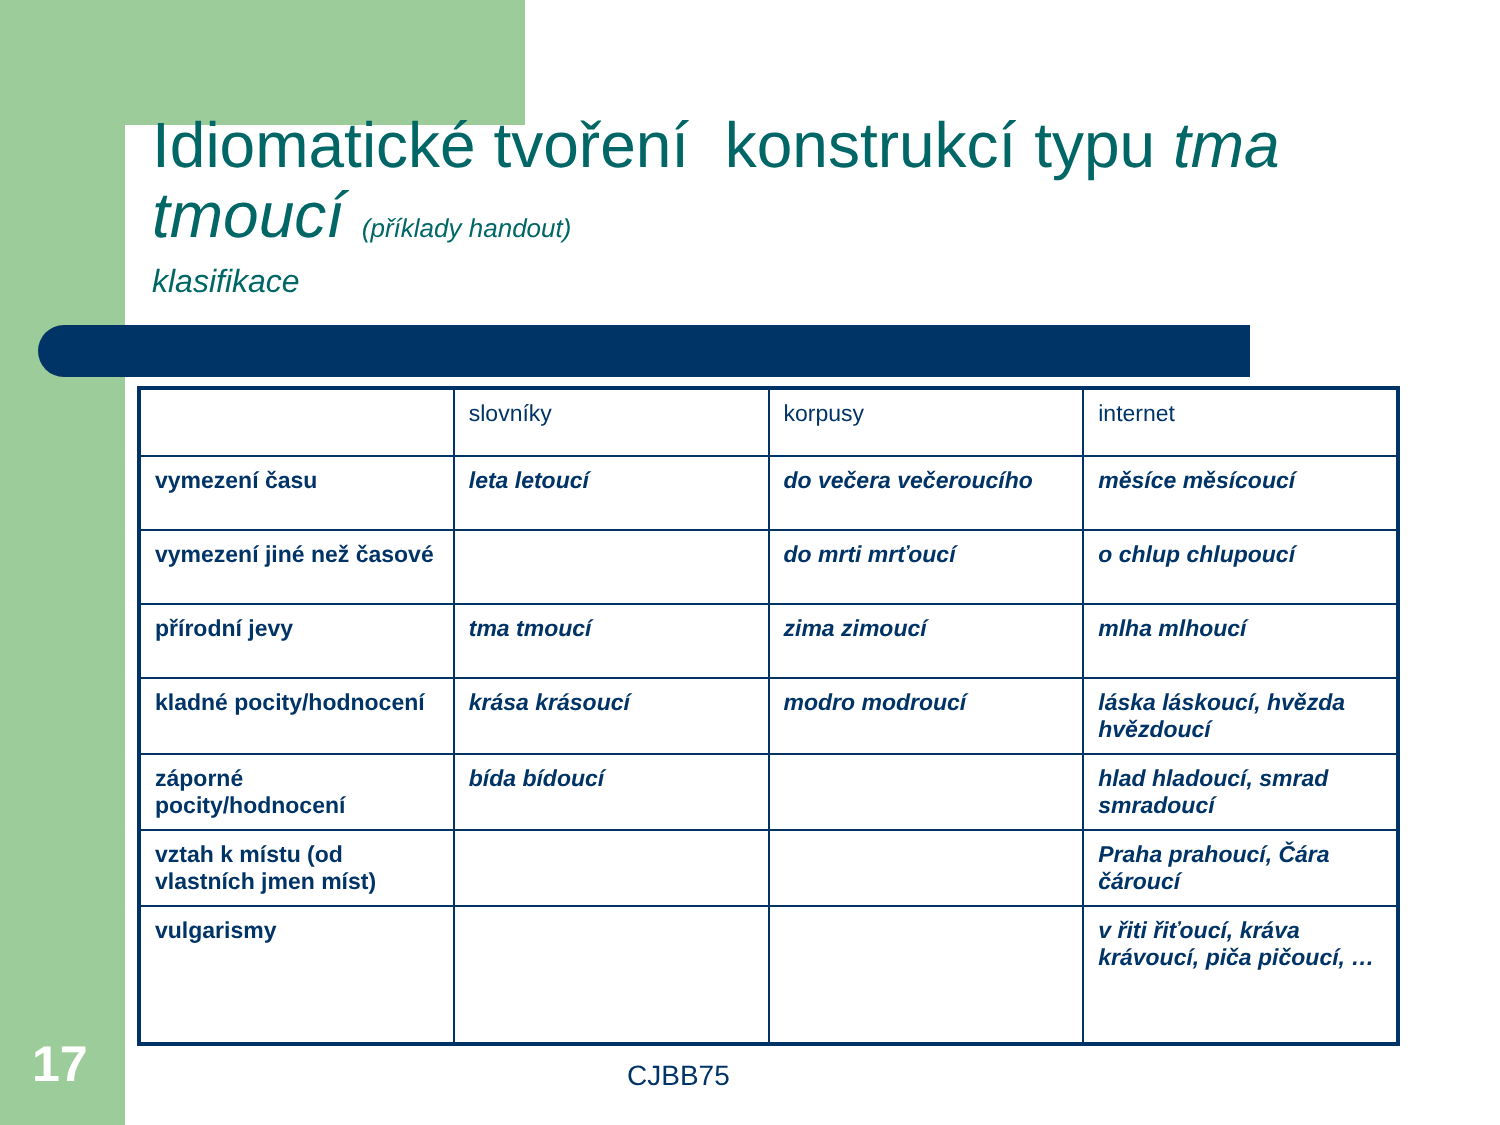Idiomatické tvoření konstrukcí typu tma tmoucí (příklady handout)
klasifikace
| | slovníky | korpusy | internet |
| --- | --- | --- | --- |
| vymezení času | leta letoucí | do večera večeroucího | měsíce měsícoucí |
| vymezení jiné než časové | | do mrti mrťoucí | o chlup chlupoucí |
| přírodní jevy | tma tmoucí | zima zimoucí | mlha mlhoucí |
| kladné pocity/hodnocení | krása krásoucí | modro modroucí | láska láskoucí, hvězda hvězdoucí |
| záporné pocity/hodnocení | bída bídoucí | | hlad hladoucí, smrad smradoucí |
| vztah k místu (od vlastních jmen míst) | | | Praha prahoucí, Čára čároucí |
| vulgarismy | | | v řiti řiťoucí, kráva krávoucí, piča pičoucí, … |
17 CJBB75